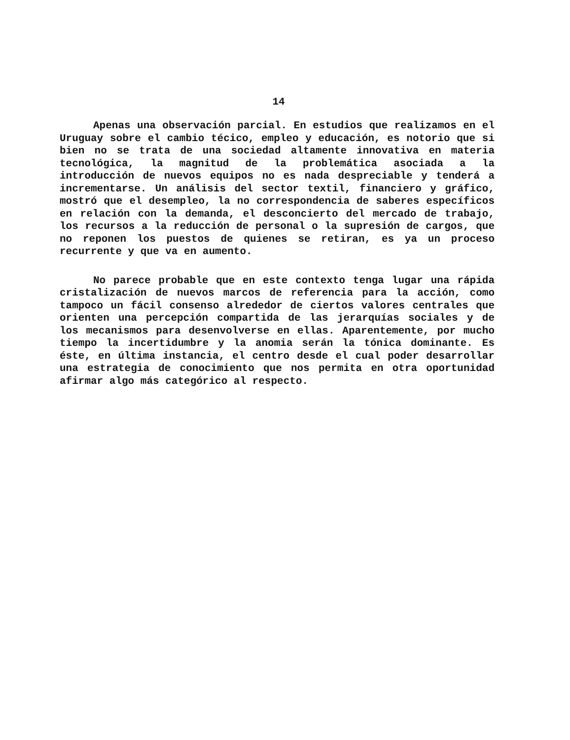14
Apenas una observación parcial. En estudios que realizamos en el Uruguay sobre el cambio técico, empleo y educación, es notorio que si bien no se trata de una sociedad altamente innovativa en materia tecnológica, la magnitud de la problemática asociada a la introducción de nuevos equipos no es nada despreciable y tenderá a incrementarse. Un análisis del sector textil, financiero y gráfico, mostró que el desempleo, la no correspondencia de saberes específicos en relación con la demanda, el desconcierto del mercado de trabajo, los recursos a la reducción de personal o la supresión de cargos, que no reponen los puestos de quienes se retiran, es ya un proceso recurrente y que va en aumento.
No parece probable que en este contexto tenga lugar una rápida cristalización de nuevos marcos de referencia para la acción, como tampoco un fácil consenso alrededor de ciertos valores centrales que orienten una percepción compartida de las jerarquías sociales y de los mecanismos para desenvolverse en ellas. Aparentemente, por mucho tiempo la incertidumbre y la anomia serán la tónica dominante. Es éste, en última instancia, el centro desde el cual poder desarrollar una estrategia de conocimiento que nos permita en otra oportunidad afirmar algo más categórico al respecto.